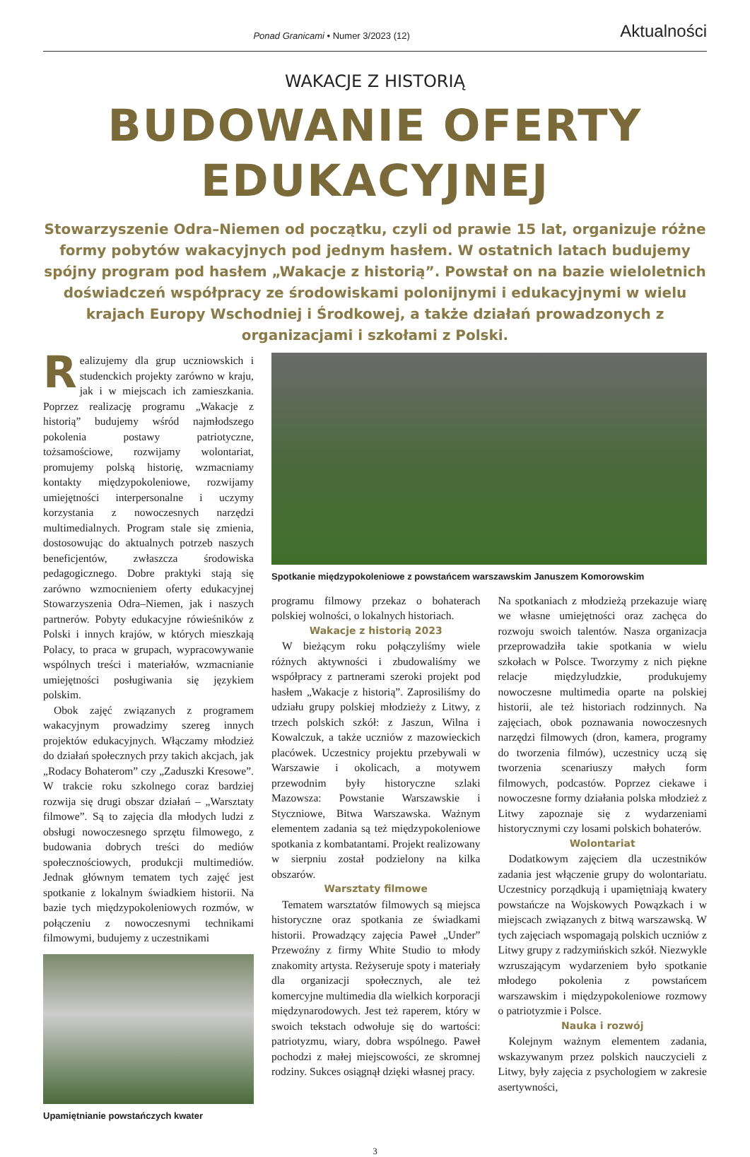Ponad Granicami • Numer 3/2023 (12)
Aktualności
WAKACJE Z HISTORIĄ
BUDOWANIE OFERTY
EDUKACYJNEJ
Stowarzyszenie Odra–Niemen od początku, czyli od prawie 15 lat, organizuje różne formy pobytów wakacyjnych pod jednym hasłem. W ostatnich latach budujemy spójny program pod hasłem „Wakacje z historią”. Powstał on na bazie wieloletnich doświadczeń współpracy ze środowiskami polonijnymi i edukacyjnymi w wielu krajach Europy Wschodniej i Środkowej, a także działań prowadzonych z organizacjami i szkołami z Polski.
Realizujemy dla grup uczniowskich i studenckich projekty zarówno w kraju, jak i w miejscach ich zamieszkania. Poprzez realizację programu „Wakacje z historią” budujemy wśród najmłodszego pokolenia postawy patriotyczne, tożsamościowe, rozwijamy wolontariat, promujemy polską historię, wzmacniamy kontakty międzypokoleniowe, rozwijamy umiejętności interpersonalne i uczymy korzystania z nowoczesnych narzędzi multimedialnych. Program stale się zmienia, dostosowując do aktualnych potrzeb naszych beneficjentów, zwłaszcza środowiska pedagogicznego. Dobre praktyki stają się zarówno wzmocnieniem oferty edukacyjnej Stowarzyszenia Odra–Niemen, jak i naszych partnerów. Pobyty edukacyjne rówieśników z Polski i innych krajów, w których mieszkają Polacy, to praca w grupach, wypracowywanie wspólnych treści i materiałów, wzmacnianie umiejętności posługiwania się językiem polskim.
Obok zajęć związanych z programem wakacyjnym prowadzimy szereg innych projektów edukacyjnych. Włączamy młodzież do działań społecznych przy takich akcjach, jak „Rodacy Bohaterom” czy „Zaduszki Kresowe”. W trakcie roku szkolnego coraz bardziej rozwija się drugi obszar działań – „Warsztaty filmowe”. Są to zajęcia dla młodych ludzi z obsługi nowoczesnego sprzętu filmowego, z budowania dobrych treści do mediów społecznościowych, produkcji multimediów. Jednak głównym tematem tych zajęć jest spotkanie z lokalnym świadkiem historii. Na bazie tych międzypokoleniowych rozmów, w połączeniu z nowoczesnymi technikami filmowymi, budujemy z uczestnikami
Upamiętnianie powstańczych kwater
Spotkanie międzypokoleniowe z powstańcem warszawskim Januszem Komorowskim
programu filmowy przekaz o bohaterach polskiej wolności, o lokalnych historiach.
Wakacje z historią 2023
W bieżącym roku połączyliśmy wiele różnych aktywności i zbudowaliśmy we współpracy z partnerami szeroki projekt pod hasłem „Wakacje z historią”. Zaprosiliśmy do udziału grupy polskiej młodzieży z Litwy, z trzech polskich szkół: z Jaszun, Wilna i Kowalczuk, a także uczniów z mazowieckich placówek. Uczestnicy projektu przebywali w Warszawie i okolicach, a motywem przewodnim były historyczne szlaki Mazowsza: Powstanie Warszawskie i Styczniowe, Bitwa Warszawska. Ważnym elementem zadania są też międzypokoleniowe spotkania z kombatantami. Projekt realizowany w sierpniu został podzielony na kilka obszarów.
Warsztaty filmowe
Tematem warsztatów filmowych są miejsca historyczne oraz spotkania ze świadkami historii. Prowadzący zajęcia Paweł „Under” Przewoźny z firmy White Studio to młody znakomity artysta. Reżyseruje spoty i materiały dla organizacji społecznych, ale też komercyjne multimedia dla wielkich korporacji międzynarodowych. Jest też raperem, który w swoich tekstach odwołuje się do wartości: patriotyzmu, wiary, dobra wspólnego. Paweł pochodzi z małej miejscowości, ze skromnej rodziny. Sukces osiągnął dzięki własnej pracy.
Na spotkaniach z młodzieżą przekazuje wiarę we własne umiejętności oraz zachęca do rozwoju swoich talentów. Nasza organizacja przeprowadziła takie spotkania w wielu szkołach w Polsce. Tworzymy z nich piękne relacje międzyludzkie, produkujemy nowoczesne multimedia oparte na polskiej historii, ale też historiach rodzinnych. Na zajęciach, obok poznawania nowoczesnych narzędzi filmowych (dron, kamera, programy do tworzenia filmów), uczestnicy uczą się tworzenia scenariuszy małych form filmowych, podcastów. Poprzez ciekawe i nowoczesne formy działania polska młodzież z Litwy zapoznaje się z wydarzeniami historycznymi czy losami polskich bohaterów.
Wolontariat
Dodatkowym zajęciem dla uczestników zadania jest włączenie grupy do wolontariatu. Uczestnicy porządkują i upamiętniają kwatery powstańcze na Wojskowych Powązkach i w miejscach związanych z bitwą warszawską. W tych zajęciach wspomagają polskich uczniów z Litwy grupy z radzymińskich szkół. Niezwykle wzruszającym wydarzeniem było spotkanie młodego pokolenia z powstańcem warszawskim i międzypokoleniowe rozmowy o patriotyzmie i Polsce.
Nauka i rozwój
Kolejnym ważnym elementem zadania, wskazywanym przez polskich nauczycieli z Litwy, były zajęcia z psychologiem w zakresie asertywności,
3